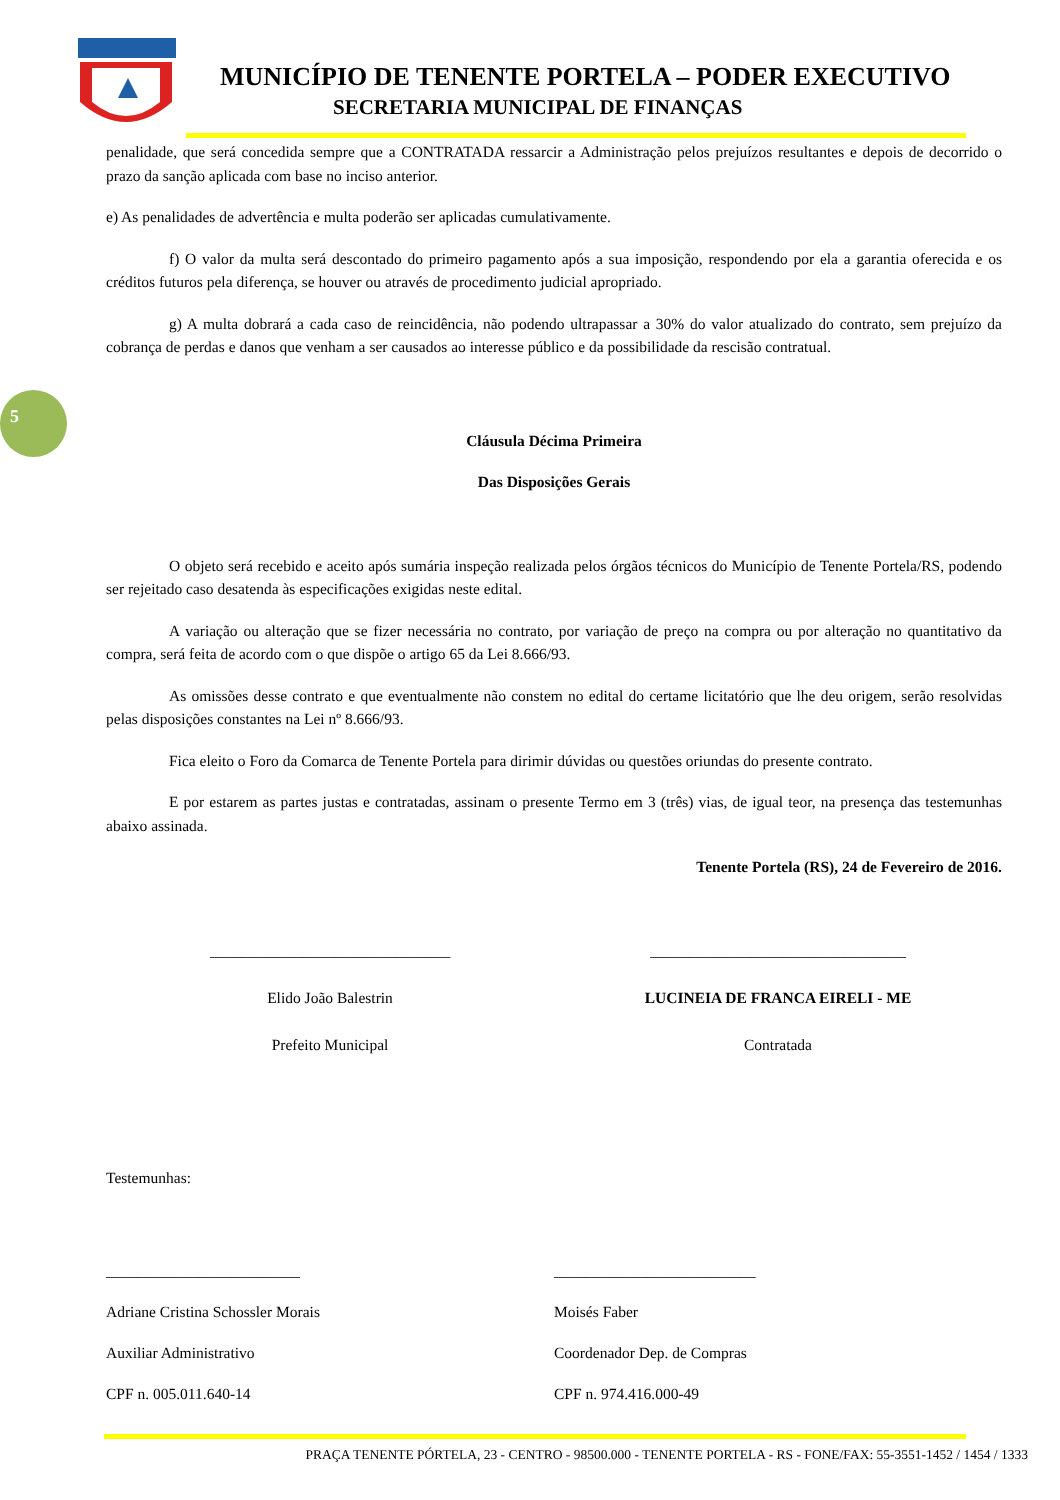MUNICÍPIO DE TENENTE PORTELA – PODER EXECUTIVO
SECRETARIA MUNICIPAL DE FINANÇAS
5
penalidade, que será concedida sempre que a CONTRATADA ressarcir a Administração pelos prejuízos resultantes e depois de decorrido o prazo da sanção aplicada com base no inciso anterior.
e) As penalidades de advertência e multa poderão ser aplicadas cumulativamente.
f) O valor da multa será descontado do primeiro pagamento após a sua imposição, respondendo por ela a garantia oferecida e os créditos futuros pela diferença, se houver ou através de procedimento judicial apropriado.
g) A multa dobrará a cada caso de reincidência, não podendo ultrapassar a 30% do valor atualizado do contrato, sem prejuízo da cobrança de perdas e danos que venham a ser causados ao interesse público e da possibilidade da rescisão contratual.
Cláusula Décima Primeira
Das Disposições Gerais
O objeto será recebido e aceito após sumária inspeção realizada pelos órgãos técnicos do Município de Tenente Portela/RS, podendo ser rejeitado caso desatenda às especificações exigidas neste edital.
A variação ou alteração que se fizer necessária no contrato, por variação de preço na compra ou por alteração no quantitativo da compra, será feita de acordo com o que dispõe o artigo 65 da Lei 8.666/93.
As omissões desse contrato e que eventualmente não constem no edital do certame licitatório que lhe deu origem, serão resolvidas pelas disposições constantes na Lei nº 8.666/93.
Fica eleito o Foro da Comarca de Tenente Portela para dirimir dúvidas ou questões oriundas do presente contrato.
E por estarem as partes justas e contratadas, assinam o presente Termo em 3 (três) vias, de igual teor, na presença das testemunhas abaixo assinada.
Tenente Portela (RS), 24 de Fevereiro de 2016.
_______________________________
Elido João Balestrin
Prefeito Municipal
_________________________________
LUCINEIA DE FRANCA EIRELI - ME
Contratada
Testemunhas:
_________________________
Adriane Cristina Schossler Morais
Auxiliar Administrativo
CPF n. 005.011.640-14
__________________________
Moisés Faber
Coordenador Dep. de Compras
CPF n. 974.416.000-49
PRAÇA TENENTE PÓRTELA, 23 - CENTRO - 98500.000 - TENENTE PORTELA - RS - FONE/FAX: 55-3551-1452 / 1454 / 1333